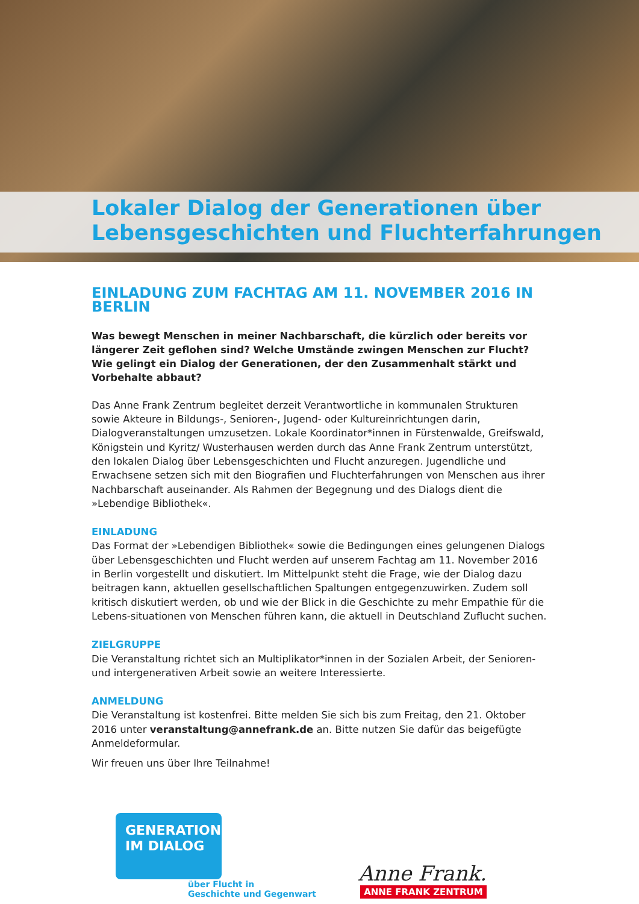Lokaler Dialog der Generationen über
Lebensgeschichten und Fluchterfahrungen
EINLADUNG ZUM FACHTAG AM 11. NOVEMBER 2016 IN BERLIN
Was bewegt Menschen in meiner Nachbarschaft, die kürzlich oder bereits vor längerer Zeit geflohen sind? Welche Umstände zwingen Menschen zur Flucht? Wie gelingt ein Dialog der Generationen, der den Zusammenhalt stärkt und Vorbehalte abbaut?
Das Anne Frank Zentrum begleitet derzeit Verantwortliche in kommunalen Strukturen sowie Akteure in Bildungs-, Senioren-, Jugend- oder Kultureinrichtungen darin, Dialogveranstaltungen umzusetzen. Lokale Koordinator*innen in Fürstenwalde, Greifswald, Königstein und Kyritz/ Wusterhausen werden durch das Anne Frank Zentrum unterstützt, den lokalen Dialog über Lebensgeschichten und Flucht anzuregen. Jugendliche und Erwachsene setzen sich mit den Biografien und Fluchterfahrungen von Menschen aus ihrer Nachbarschaft auseinander. Als Rahmen der Begegnung und des Dialogs dient die »Lebendige Bibliothek«.
EINLADUNG
Das Format der »Lebendigen Bibliothek« sowie die Bedingungen eines gelungenen Dialogs über Lebensgeschichten und Flucht werden auf unserem Fachtag am 11. November 2016 in Berlin vorgestellt und diskutiert. Im Mittelpunkt steht die Frage, wie der Dialog dazu beitragen kann, aktuellen gesellschaftlichen Spaltungen entgegenzuwirken. Zudem soll kritisch diskutiert werden, ob und wie der Blick in die Geschichte zu mehr Empathie für die Lebens-situationen von Menschen führen kann, die aktuell in Deutschland Zuflucht suchen.
ZIELGRUPPE
Die Veranstaltung richtet sich an Multiplikator*innen in der Sozialen Arbeit, der Senioren- und intergenerativen Arbeit sowie an weitere Interessierte.
ANMELDUNG
Die Veranstaltung ist kostenfrei. Bitte melden Sie sich bis zum Freitag, den 21. Oktober 2016 unter veranstaltung@annefrank.de an. Bitte nutzen Sie dafür das beigefügte Anmeldeformular.
Wir freuen uns über Ihre Teilnahme!
GENERATIONEN
IM DIALOG
über Flucht in
Geschichte und Gegenwart
Anne Frank.
ANNE FRANK ZENTRUM